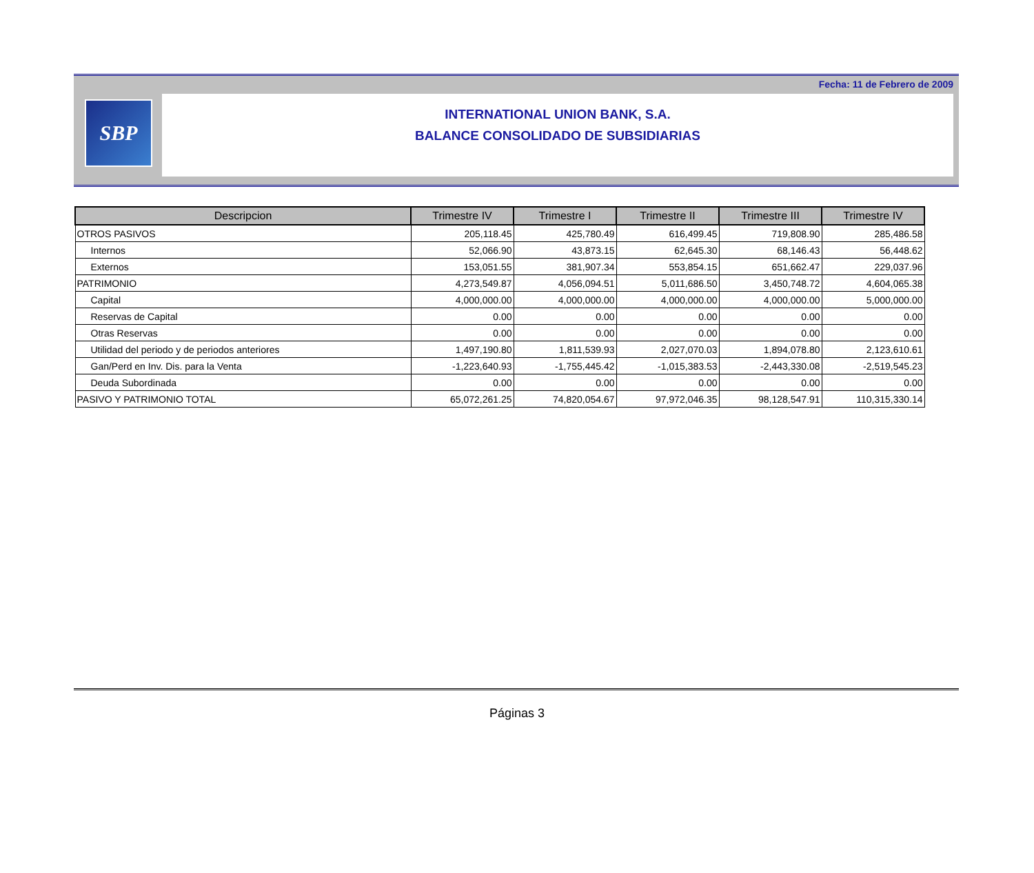Fecha: 11 de Febrero de 2009
SBP
INTERNATIONAL UNION BANK, S.A.
BALANCE CONSOLIDADO DE SUBSIDIARIAS
| Descripcion | Trimestre IV | Trimestre I | Trimestre II | Trimestre III | Trimestre IV |
| --- | --- | --- | --- | --- | --- |
| OTROS PASIVOS | 205,118.45 | 425,780.49 | 616,499.45 | 719,808.90 | 285,486.58 |
| Internos | 52,066.90 | 43,873.15 | 62,645.30 | 68,146.43 | 56,448.62 |
| Externos | 153,051.55 | 381,907.34 | 553,854.15 | 651,662.47 | 229,037.96 |
| PATRIMONIO | 4,273,549.87 | 4,056,094.51 | 5,011,686.50 | 3,450,748.72 | 4,604,065.38 |
| Capital | 4,000,000.00 | 4,000,000.00 | 4,000,000.00 | 4,000,000.00 | 5,000,000.00 |
| Reservas de Capital | 0.00 | 0.00 | 0.00 | 0.00 | 0.00 |
| Otras Reservas | 0.00 | 0.00 | 0.00 | 0.00 | 0.00 |
| Utilidad del periodo y de periodos anteriores | 1,497,190.80 | 1,811,539.93 | 2,027,070.03 | 1,894,078.80 | 2,123,610.61 |
| Gan/Perd en Inv. Dis. para la Venta | -1,223,640.93 | -1,755,445.42 | -1,015,383.53 | -2,443,330.08 | -2,519,545.23 |
| Deuda Subordinada | 0.00 | 0.00 | 0.00 | 0.00 | 0.00 |
| PASIVO Y PATRIMONIO TOTAL | 65,072,261.25 | 74,820,054.67 | 97,972,046.35 | 98,128,547.91 | 110,315,330.14 |
Páginas 3